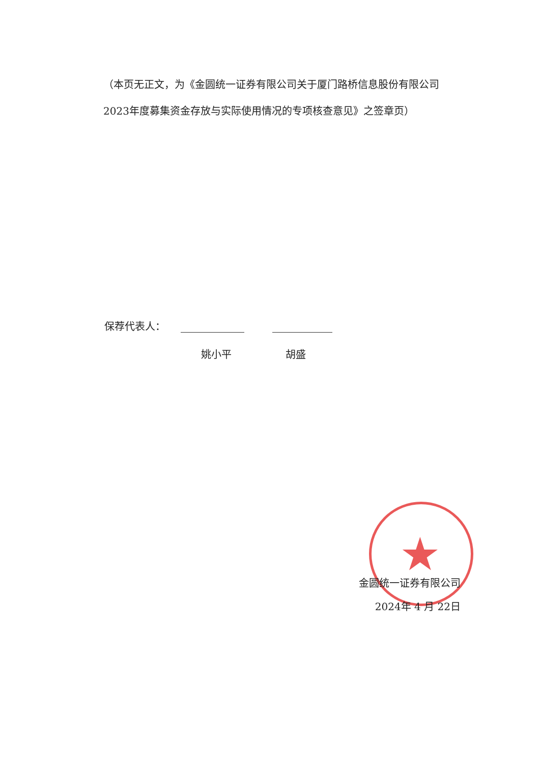（本页无正文，为《金圆统一证券有限公司关于厦门路桥信息股份有限公司2023年度募集资金存放与实际使用情况的专项核查意见》之签章页）
保荐代表人：
姚小平 胡盛
★
金圆统一证券有限公司
2024年 4 月 22日